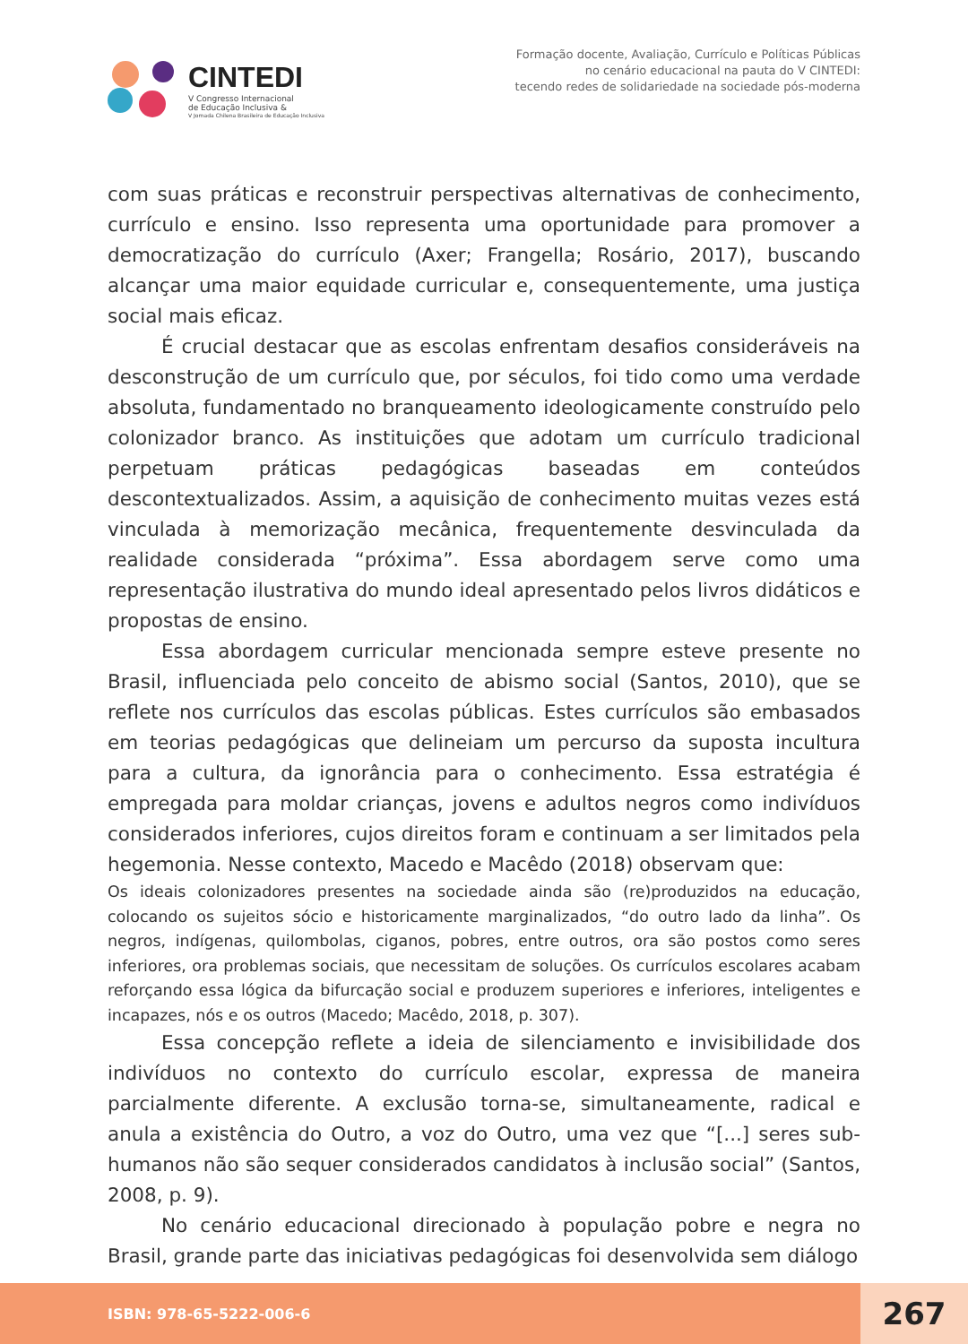CINTEDI
V Congresso Internacional
de Educação Inclusiva &
V Jornada Chilena Brasileira de Educação Inclusiva
Formação docente, Avaliação, Currículo e Políticas Públicas
no cenário educacional na pauta do V CINTEDI:
tecendo redes de solidariedade na sociedade pós-moderna
com suas práticas e reconstruir perspectivas alternativas de conhecimento, currículo e ensino. Isso representa uma oportunidade para promover a democratização do currículo (Axer; Frangella; Rosário, 2017), buscando alcançar uma maior equidade curricular e, consequentemente, uma justiça social mais eficaz.
É crucial destacar que as escolas enfrentam desafios consideráveis na desconstrução de um currículo que, por séculos, foi tido como uma verdade absoluta, fundamentado no branqueamento ideologicamente construído pelo colonizador branco. As instituições que adotam um currículo tradicional perpetuam práticas pedagógicas baseadas em conteúdos descontextualizados. Assim, a aquisição de conhecimento muitas vezes está vinculada à memorização mecânica, frequentemente desvinculada da realidade considerada “próxima”. Essa abordagem serve como uma representação ilustrativa do mundo ideal apresentado pelos livros didáticos e propostas de ensino.
Essa abordagem curricular mencionada sempre esteve presente no Brasil, influenciada pelo conceito de abismo social (Santos, 2010), que se reflete nos currículos das escolas públicas. Estes currículos são embasados em teorias pedagógicas que delineiam um percurso da suposta incultura para a cultura, da ignorância para o conhecimento. Essa estratégia é empregada para moldar crianças, jovens e adultos negros como indivíduos considerados inferiores, cujos direitos foram e continuam a ser limitados pela hegemonia. Nesse contexto, Macedo e Macêdo (2018) observam que:
Os ideais colonizadores presentes na sociedade ainda são (re)produzidos na educação, colocando os sujeitos sócio e historicamente marginalizados, “do outro lado da linha”. Os negros, indígenas, quilombolas, ciganos, pobres, entre outros, ora são postos como seres inferiores, ora problemas sociais, que necessitam de soluções. Os currículos escolares acabam reforçando essa lógica da bifurcação social e produzem superiores e inferiores, inteligentes e incapazes, nós e os outros (Macedo; Macêdo, 2018, p. 307).
Essa concepção reflete a ideia de silenciamento e invisibilidade dos indivíduos no contexto do currículo escolar, expressa de maneira parcialmente diferente. A exclusão torna-se, simultaneamente, radical e anula a existência do Outro, a voz do Outro, uma vez que “[...] seres sub-humanos não são sequer considerados candidatos à inclusão social” (Santos, 2008, p. 9).
No cenário educacional direcionado à população pobre e negra no Brasil, grande parte das iniciativas pedagógicas foi desenvolvida sem diálogo
ISBN: 978-65-5222-006-6
267